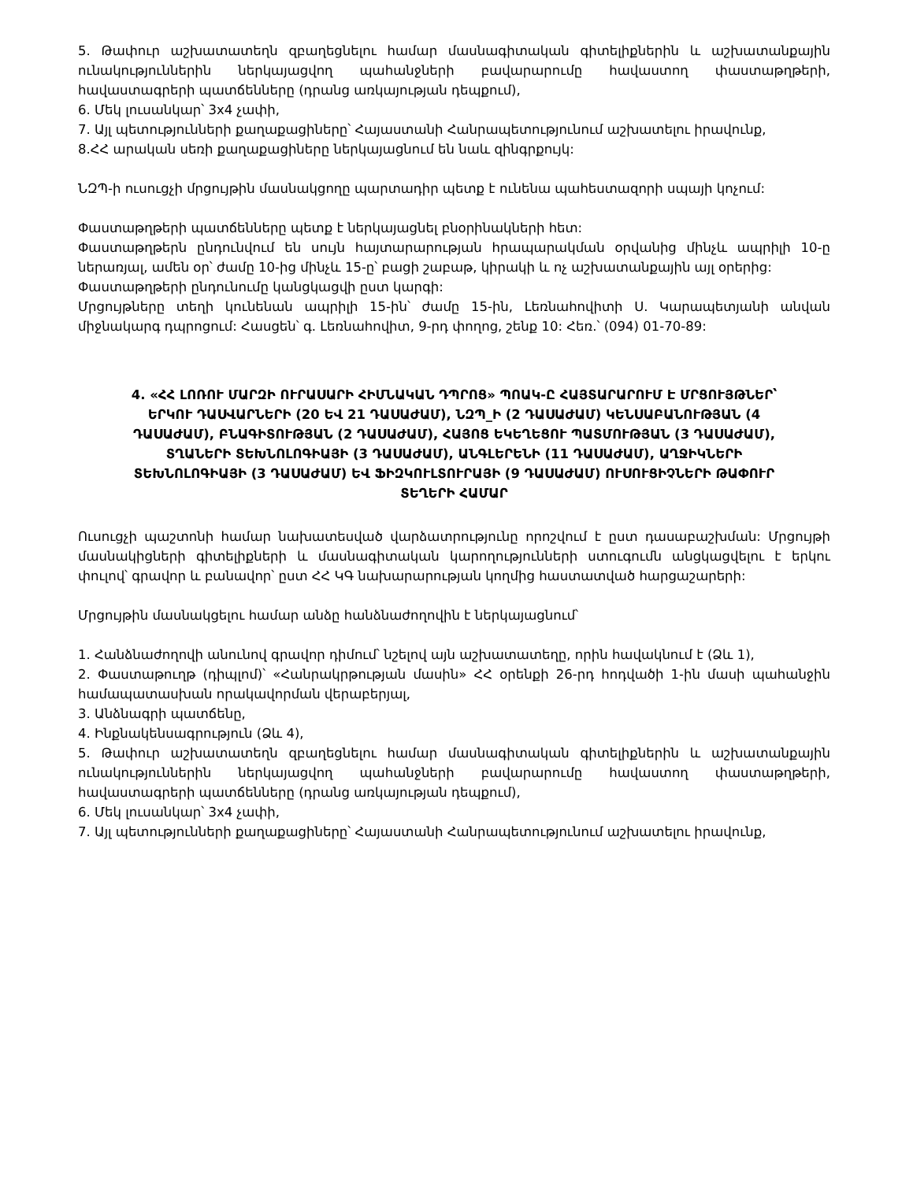5. Թափուր աշխատատեղն զբաղեցնելու համար մասնագիտական գիտելիքներին և աշխատանքային ունակություններին ներկայացվող պահանջների բավարարումը հավաստող փաստաթղթերի, հավաստագրերի պատճենները (դրանց առկայության դեպքում),
6. Մեկ լուսանկար՝ 3x4 չափի,
7. Այլ պետությունների քաղաքացիները՝ Հայաստանի Հանրապետությունում աշխատելու իրավունք,
8.ՀՀ արական սեռի քաղաքացիները ներկայացնում են նաև զինգրքույկ:
ՆԶՊ-ի ուսուցչի մրցույթին մասնակցողը պարտադիր պետք է ունենա պահեստազորի սպայի կոչում:
Փաստաթղթերի պատճենները պետք է ներկայացնել բնօրինակների հետ:
Փաստաթղթերն ընդունվում են սույն հայտարարության հրապարակման օրվանից մինչև ապրիլի 10-ը ներառյալ, ամեն օր՝ ժամը 10-ից մինչև 15-ը՝ բացի շաբաթ, կիրակի և ոչ աշխատանքային այլ օրերից:
Փաստաթղթերի ընդունումը կանցկացվի ըստ կարգի:
Մրցույթները տեղի կունենան ապրիլի 15-ին՝ ժամը 15-ին, Լեռնահովիտի Ս. Կարապետյանի անվան միջնակարգ դպրոցում: Հասցեն՝ գ. Լեռնահովիտ, 9-րդ փողոց, շենք 10: Հեռ.՝ (094) 01-70-89:
4. «ՀՀ ԼՈՌՈՒ ՄԱՐԶԻ ՈՒՐԱՍԱՐԻ ՀԻՄՆԱԿԱՆ ԴՊՐՈՑ» ՊՈԱԿ-Ը ՀԱՅՏԱՐԱՐՈՒՄ Է ՄՐՑՈՒՅԹՆԵՐ՝ ԵՐԿՈՒ ԴԱՍՎԱՐՆԵՐԻ (20 ԵՎ 21 ԴԱՍԱԺԱՄ), ՆԶՊ_Ի (2 ԴԱՍԱԺԱՄ) ԿԵՆՍԱԲԱՆՈՒԹՅԱՆ (4 ԴԱՍԱԺԱՄ), ԲՆԱԳԻՏՈՒԹՅԱՆ (2 ԴԱՍԱԺԱՄ), ՀԱՅՈՑ ԵԿԵՂԵՑՈՒ ՊԱՏՄՈՒԹՅԱՆ (3 ԴԱՍԱԺԱՄ), ՏՂԱՆԵՐԻ ՏԵԽՆՈԼՈԳԻԱՅԻ (3 ԴԱՍԱԺԱՄ), ԱՆԳԼԵՐԵՆԻ (11 ԴԱՍԱԺԱՄ), ԱՂՋԻԿՆԵՐԻ ՏԵԽՆՈԼՈԳԻԱՅԻ (3 ԴԱՍԱԺԱՄ) ԵՎ ՖԻԶԿՈՒԼՏՈՒՐԱՅԻ (9 ԴԱՍԱԺԱՄ) ՈՒՍՈՒՑԻՉՆԵՐԻ ԹԱՓՈՒՐ ՏԵՂԵՐԻ ՀԱՄԱՐ
Ուսուցչի պաշտոնի համար նախատեսված վարձատրությունը որոշվում է ըստ դասաբաշխման: Մրցույթի մասնակիցների գիտելիքների և մասնագիտական կարողությունների ստուգումն անցկացվելու է երկու փուլով՝ գրավոր և բանավոր՝ ըստ ՀՀ ԿԳ նախարարության կողմից հաստատված հարցաշարերի:
Մրցույթին մասնակցելու համար անձը հանձնաժողովին է ներկայացնում՝
1. Հանձնաժողովի անունով գրավոր դիմում՝ նշելով այն աշխատատեղը, որին հավակնում է (Ձև 1),
2. Փաստաթուղթ (դիպլոմ)՝ «Հանրակրթության մասին» ՀՀ օրենքի 26-րդ հոդվածի 1-ին մասի պահանջին համապատասխան որակավորման վերաբերյալ,
3. Անձնագրի պատճենը,
4. Ինքնակենսագրություն (Ձև 4),
5. Թափուր աշխատատեղն զբաղեցնելու համար մասնագիտական գիտելիքներին և աշխատանքային ունակություններին ներկայացվող պահանջների բավարարումը հավաստող փաստաթղթերի, հավաստագրերի պատճենները (դրանց առկայության դեպքում),
6. Մեկ լուսանկար՝ 3x4 չափի,
7. Այլ պետությունների քաղաքացիները՝ Հայաստանի Հանրապետությունում աշխատելու իրավունք,